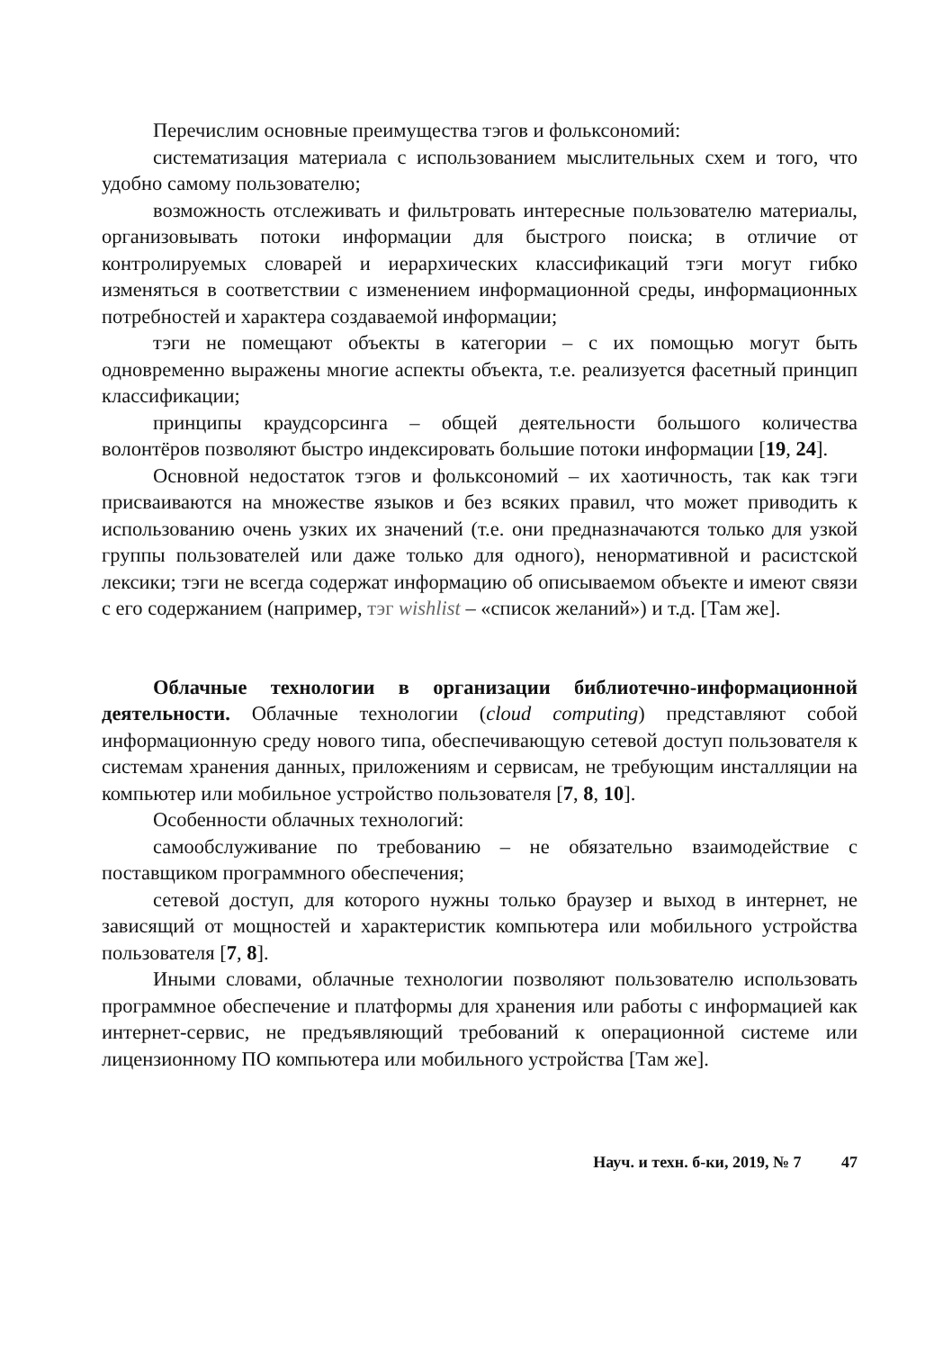Перечислим основные преимущества тэгов и фольксономий:
систематизация материала с использованием мыслительных схем и того, что удобно самому пользователю;
возможность отслеживать и фильтровать интересные пользователю материалы, организовывать потоки информации для быстрого поиска; в отличие от контролируемых словарей и иерархических классификаций тэги могут гибко изменяться в соответствии с изменением информационной среды, информационных потребностей и характера создаваемой информации;
тэги не помещают объекты в категории – с их помощью могут быть одновременно выражены многие аспекты объекта, т.е. реализуется фасетный принцип классификации;
принципы краудсорсинга – общей деятельности большого количества волонтёров позволяют быстро индексировать большие потоки информации [19, 24].
Основной недостаток тэгов и фольксономий – их хаотичность, так как тэги присваиваются на множестве языков и без всяких правил, что может приводить к использованию очень узких их значений (т.е. они предназначаются только для узкой группы пользователей или даже только для одного), ненормативной и расистской лексики; тэги не всегда содержат информацию об описываемом объекте и имеют связи с его содержанием (например, тэг wishlist – «список желаний») и т.д. [Там же].
Облачные технологии в организации библиотечно-информационной деятельности. Облачные технологии (cloud computing) представляют собой информационную среду нового типа, обеспечивающую сетевой доступ пользователя к системам хранения данных, приложениям и сервисам, не требующим инсталляции на компьютер или мобильное устройство пользователя [7, 8, 10].
Особенности облачных технологий:
самообслуживание по требованию – не обязательно взаимодействие с поставщиком программного обеспечения;
сетевой доступ, для которого нужны только браузер и выход в интернет, не зависящий от мощностей и характеристик компьютера или мобильного устройства пользователя [7, 8].
Иными словами, облачные технологии позволяют пользователю использовать программное обеспечение и платформы для хранения или работы с информацией как интернет-сервис, не предъявляющий требований к операционной системе или лицензионному ПО компьютера или мобильного устройства [Там же].
Науч. и техн. б-ки, 2019, № 7 47